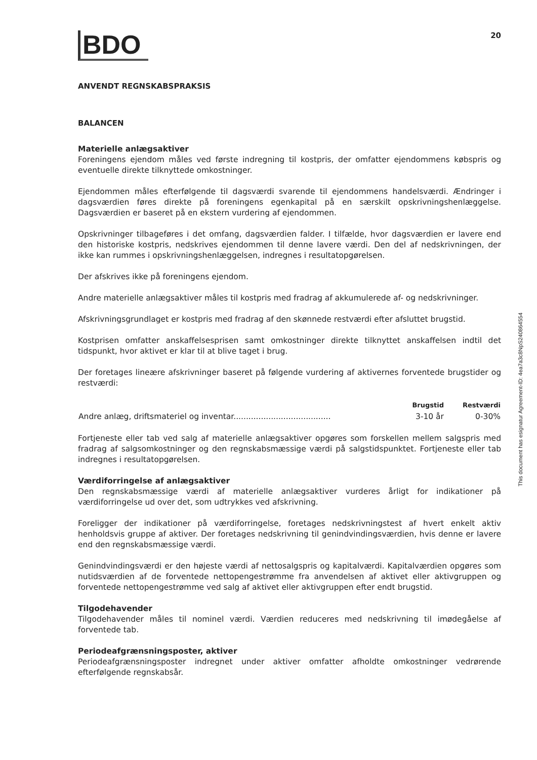BDO
20
ANVENDT REGNSKABSPRAKSIS
BALANCEN
Materielle anlægsaktiver
Foreningens ejendom måles ved første indregning til kostpris, der omfatter ejendommens købspris og eventuelle direkte tilknyttede omkostninger.
Ejendommen måles efterfølgende til dagsværdi svarende til ejendommens handelsværdi. Ændringer i dagsværdien føres direkte på foreningens egenkapital på en særskilt opskrivningshenlæggelse. Dagsværdien er baseret på en ekstern vurdering af ejendommen.
Opskrivninger tilbageføres i det omfang, dagsværdien falder. I tilfælde, hvor dagsværdien er lavere end den historiske kostpris, nedskrives ejendommen til denne lavere værdi. Den del af nedskrivningen, der ikke kan rummes i opskrivningshenlæggelsen, indregnes i resultatopgørelsen.
Der afskrives ikke på foreningens ejendom.
Andre materielle anlægsaktiver måles til kostpris med fradrag af akkumulerede af- og nedskrivninger.
Afskrivningsgrundlaget er kostpris med fradrag af den skønnede restværdi efter afsluttet brugstid.
Kostprisen omfatter anskaffelsesprisen samt omkostninger direkte tilknyttet anskaffelsen indtil det tidspunkt, hvor aktivet er klar til at blive taget i brug.
Der foretages lineære afskrivninger baseret på følgende vurdering af aktivernes forventede brugstider og restværdi:
| | Brugstid | Restværdi |
| --- | --- | --- |
| Andre anlæg, driftsmateriel og inventar....................................... | 3-10 år | 0-30% |
Fortjeneste eller tab ved salg af materielle anlægsaktiver opgøres som forskellen mellem salgspris med fradrag af salgsomkostninger og den regnskabsmæssige værdi på salgstidspunktet. Fortjeneste eller tab indregnes i resultatopgørelsen.
Værdiforringelse af anlægsaktiver
Den regnskabsmæssige værdi af materielle anlægsaktiver vurderes årligt for indikationer på værdiforringelse ud over det, som udtrykkes ved afskrivning.
Foreligger der indikationer på værdiforringelse, foretages nedskrivningstest af hvert enkelt aktiv henholdsvis gruppe af aktiver. Der foretages nedskrivning til genindvindingsværdien, hvis denne er lavere end den regnskabsmæssige værdi.
Genindvindingsværdi er den højeste værdi af nettosalgspris og kapitalværdi. Kapitalværdien opgøres som nutidsværdien af de forventede nettopengestrømme fra anvendelsen af aktivet eller aktivgruppen og forventede nettopengestrømme ved salg af aktivet eller aktivgruppen efter endt brugstid.
Tilgodehavender
Tilgodehavender måles til nominel værdi. Værdien reduceres med nedskrivning til imødegåelse af forventede tab.
Periodeafgrænsningsposter, aktiver
Periodeafgrænsningsposter indregnet under aktiver omfatter afholdte omkostninger vedrørende efterfølgende regnskabsår.
This document has esignatur Agreement-ID: 4ea7a3c8NpS240864554